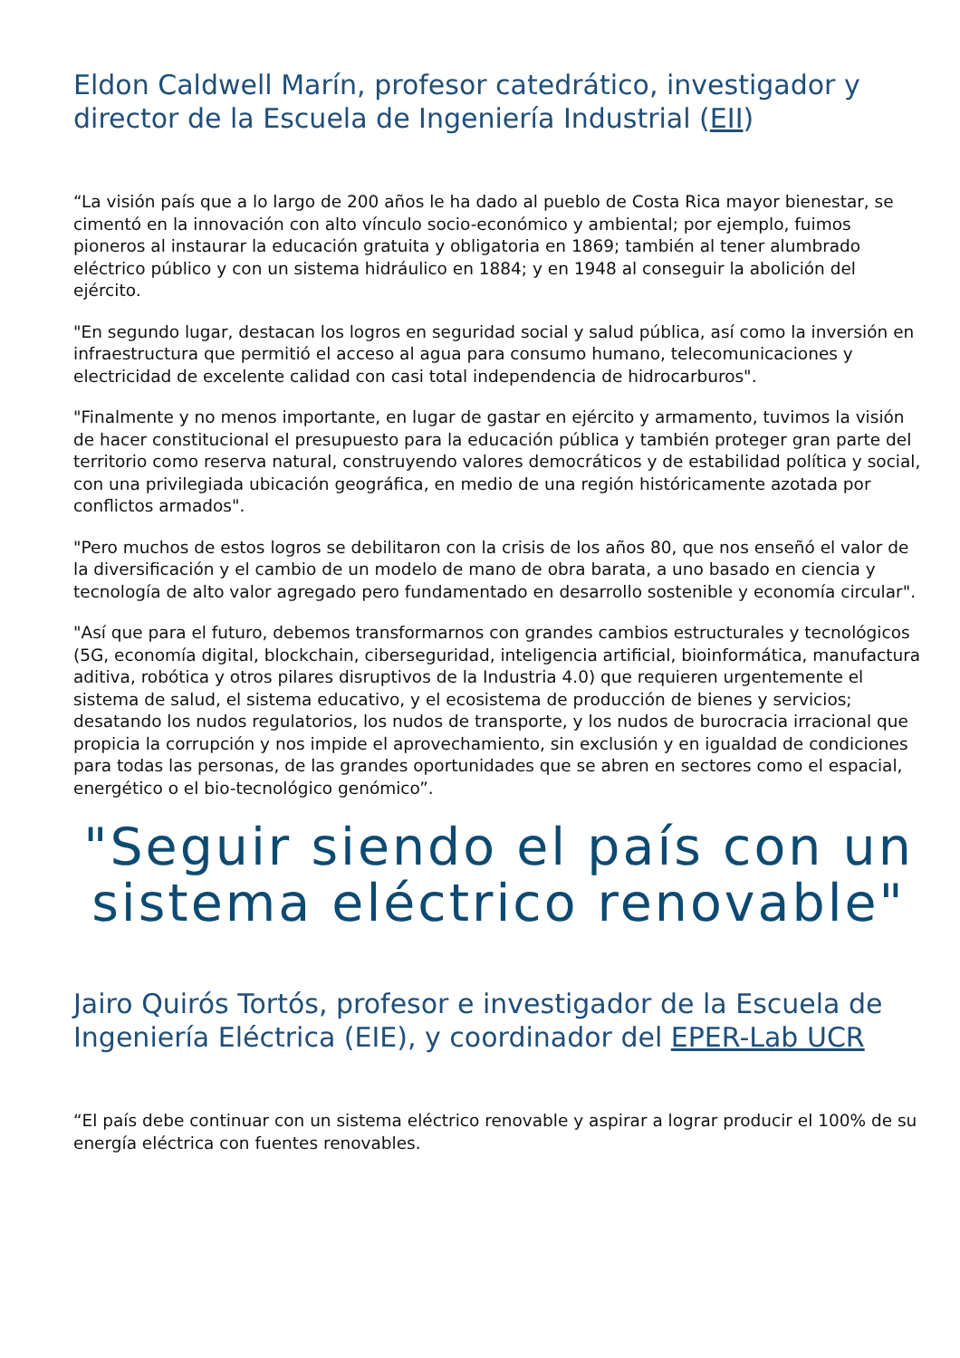Eldon Caldwell Marín, profesor catedrático, investigador y director de la Escuela de Ingeniería Industrial (EII)
“La visión país que a lo largo de 200 años le ha dado al pueblo de Costa Rica mayor bienestar, se cimentó en la innovación con alto vínculo socio-económico y ambiental; por ejemplo, fuimos pioneros al instaurar la educación gratuita y obligatoria en 1869; también al tener alumbrado eléctrico público y con un sistema hidráulico en 1884; y en 1948 al conseguir la abolición del ejército.
"En segundo lugar, destacan los logros en seguridad social y salud pública, así como la inversión en infraestructura que permitió el acceso al agua para consumo humano, telecomunicaciones y electricidad de excelente calidad con casi total independencia de hidrocarburos".
"Finalmente y no menos importante, en lugar de gastar en ejército y armamento, tuvimos la visión de hacer constitucional el presupuesto para la educación pública y también proteger gran parte del territorio como reserva natural, construyendo valores democráticos y de estabilidad política y social, con una privilegiada ubicación geográfica, en medio de una región históricamente azotada por conflictos armados".
"Pero muchos de estos logros se debilitaron con la crisis de los años 80, que nos enseñó el valor de la diversificación y el cambio de un modelo de mano de obra barata, a uno basado en ciencia y tecnología de alto valor agregado pero fundamentado en desarrollo sostenible y economía circular".
"Así que para el futuro, debemos transformarnos con grandes cambios estructurales y tecnológicos (5G, economía digital, blockchain, ciberseguridad, inteligencia artificial, bioinformática, manufactura aditiva, robótica y otros pilares disruptivos de la Industria 4.0) que requieren urgentemente el sistema de salud, el sistema educativo, y el ecosistema de producción de bienes y servicios; desatando los nudos regulatorios, los nudos de transporte, y los nudos de burocracia irracional que propicia la corrupción y nos impide el aprovechamiento, sin exclusión y en igualdad de condiciones para todas las personas, de las grandes oportunidades que se abren en sectores como el espacial, energético o el bio-tecnológico genómico”.
"Seguir siendo el país con un sistema eléctrico renovable"
Jairo Quirós Tortós, profesor e investigador de la Escuela de Ingeniería Eléctrica (EIE), y coordinador del EPER-Lab UCR
“El país debe continuar con un sistema eléctrico renovable y aspirar a lograr producir el 100% de su energía eléctrica con fuentes renovables.